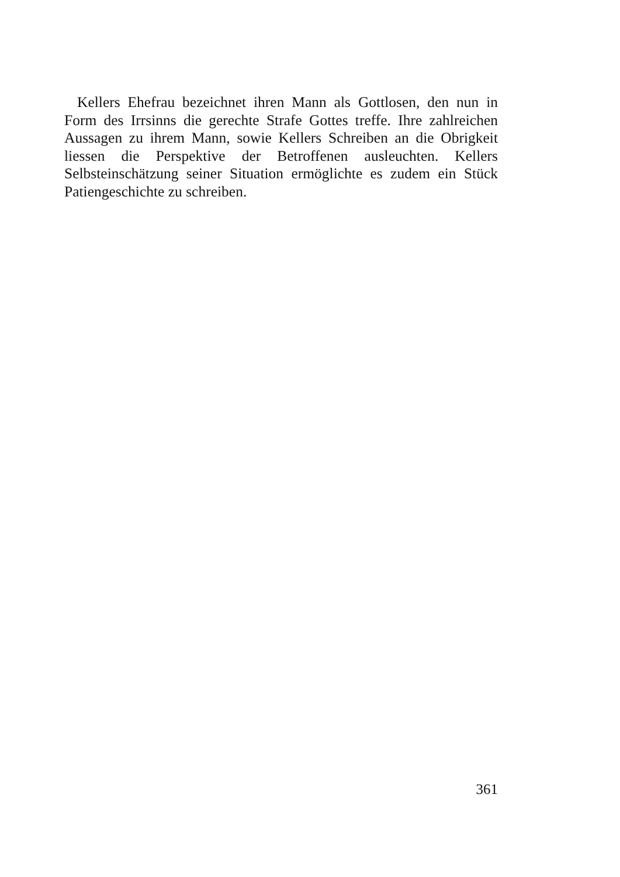Kellers Ehefrau bezeichnet ihren Mann als Gottlosen, den nun in Form des Irrsinns die gerechte Strafe Gottes treffe. Ihre zahlreichen Aussagen zu ihrem Mann, sowie Kellers Schreiben an die Obrigkeit liessen die Perspektive der Betroffenen ausleuchten. Kellers Selbsteinschätzung seiner Situation ermöglichte es zudem ein Stück Patiengeschichte zu schreiben.
361